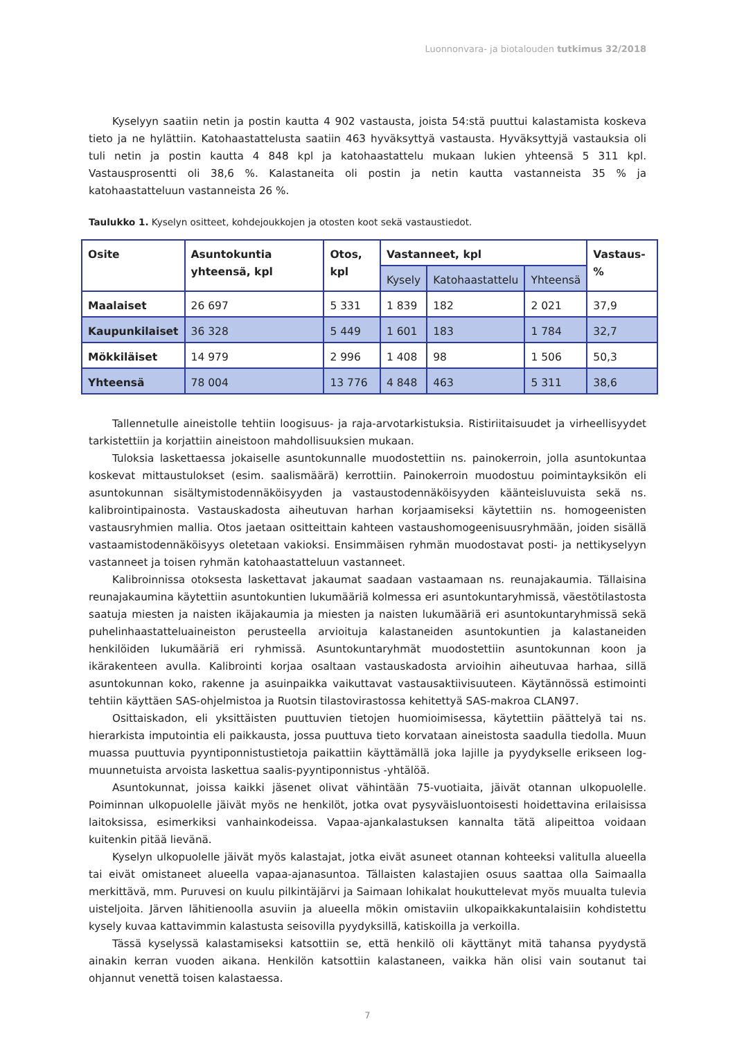Luonnonvara- ja biotalouden tutkimus 32/2018
Kyselyyn saatiin netin ja postin kautta 4 902 vastausta, joista 54:stä puuttui kalastamista koskeva tieto ja ne hylättiin. Katohaastattelusta saatiin 463 hyväksyttyä vastausta. Hyväksyttyjä vastauksia oli tuli netin ja postin kautta 4 848 kpl ja katohaastattelu mukaan lukien yhteensä 5 311 kpl. Vastausprosentti oli 38,6 %. Kalastaneita oli postin ja netin kautta vastanneista 35 % ja katohaastatteluun vastanneista 26 %.
Taulukko 1. Kyselyn ositteet, kohdejoukkojen ja otosten koot sekä vastaustiedot.
| Osite | Asuntokuntia yhteensä, kpl | Otos, kpl | Vastanneet, kpl | | | Vastaus-% |
| --- | --- | --- | --- | --- | --- | --- |
| | | | Kysely | Katohaastattelu | Yhteensä | |
| Maalaiset | 26 697 | 5 331 | 1 839 | 182 | 2 021 | 37,9 |
| Kaupunkilaiset | 36 328 | 5 449 | 1 601 | 183 | 1 784 | 32,7 |
| Mökkiläiset | 14 979 | 2 996 | 1 408 | 98 | 1 506 | 50,3 |
| Yhteensä | 78 004 | 13 776 | 4 848 | 463 | 5 311 | 38,6 |
Tallennetulle aineistolle tehtiin loogisuus- ja raja-arvotarkistuksia. Ristiriitaisuudet ja virheellisyydet tarkistettiin ja korjattiin aineistoon mahdollisuuksien mukaan.
Tuloksia laskettaessa jokaiselle asuntokunnalle muodostettiin ns. painokerroin, jolla asuntokuntaa koskevat mittaustulokset (esim. saalismäärä) kerrottiin. Painokerroin muodostuu poimintayksikön eli asuntokunnan sisältymistodennäköisyyden ja vastaustodennäköisyyden käänteisluvuista sekä ns. kalibrointipainosta. Vastauskadosta aiheutuvan harhan korjaamiseksi käytettiin ns. homogeenisten vastausryhmien mallia. Otos jaetaan ositteittain kahteen vastaushomogeenisuusryhmään, joiden sisällä vastaamistodennäköisyys oletetaan vakioksi. Ensimmäisen ryhmän muodostavat posti- ja nettikyselyyn vastanneet ja toisen ryhmän katohaastatteluun vastanneet.
Kalibroinnissa otoksesta laskettavat jakaumat saadaan vastaamaan ns. reunajakaumia. Tällaisina reunajakaumina käytettiin asuntokuntien lukumääriä kolmessa eri asuntokuntaryhmissä, väestötilastosta saatuja miesten ja naisten ikäjakaumia ja miesten ja naisten lukumääriä eri asuntokuntaryhmissä sekä puhelinhaastatteluaineiston perusteella arvioituja kalastaneiden asuntokuntien ja kalastaneiden henkilöiden lukumääriä eri ryhmissä. Asuntokuntaryhmät muodostettiin asuntokunnan koon ja ikärakenteen avulla. Kalibrointi korjaa osaltaan vastauskadosta arvioihin aiheutuvaa harhaa, sillä asuntokunnan koko, rakenne ja asuinpaikka vaikuttavat vastausaktiivisuuteen. Käytännössä estimointi tehtiin käyttäen SAS-ohjelmistoa ja Ruotsin tilastovirastossa kehitettyä SAS-makroa CLAN97.
Osittaiskadon, eli yksittäisten puuttuvien tietojen huomioimisessa, käytettiin päättelyä tai ns. hierarkista imputointia eli paikkausta, jossa puuttuva tieto korvataan aineistosta saadulla tiedolla. Muun muassa puuttuvia pyyntiponnistustietoja paikattiin käyttämällä joka lajille ja pyydykselle erikseen log-muunnetuista arvoista laskettua saalis-pyyntiponnistus -yhtälöä.
Asuntokunnat, joissa kaikki jäsenet olivat vähintään 75-vuotiaita, jäivät otannan ulkopuolelle. Poiminnan ulkopuolelle jäivät myös ne henkilöt, jotka ovat pysyväisluontoisesti hoidettavina erilaisissa laitoksissa, esimerkiksi vanhainkodeissa. Vapaa-ajankalastuksen kannalta tätä alipeittoa voidaan kuitenkin pitää lievänä.
Kyselyn ulkopuolelle jäivät myös kalastajat, jotka eivät asuneet otannan kohteeksi valitulla alueella tai eivät omistaneet alueella vapaa-ajanasuntoa. Tällaisten kalastajien osuus saattaa olla Saimaalla merkittävä, mm. Puruvesi on kuulu pilkintäjärvi ja Saimaan lohikalat houkuttelevat myös muualta tulevia uisteljoita. Järven lähitienoolla asuviin ja alueella mökin omistaviin ulkopaikkakuntalaisiin kohdistettu kysely kuvaa kattavimmin kalastusta seisovilla pyydyksillä, katiskoilla ja verkoilla.
Tässä kyselyssä kalastamiseksi katsottiin se, että henkilö oli käyttänyt mitä tahansa pyydystä ainakin kerran vuoden aikana. Henkilön katsottiin kalastaneen, vaikka hän olisi vain soutanut tai ohjannut venettä toisen kalastaessa.
7